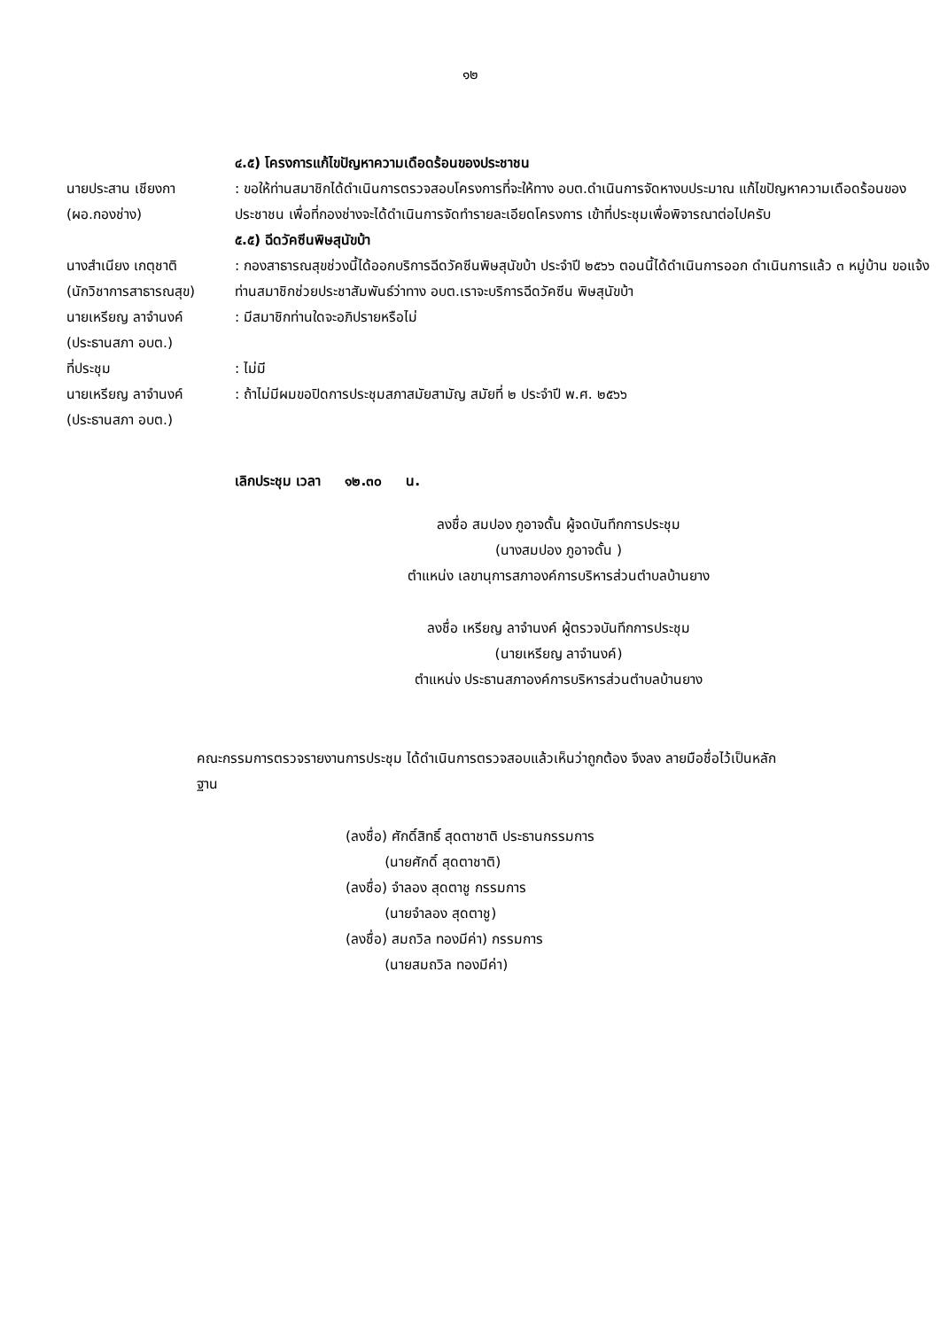๑๒
๔.๕) โครงการแก้ไขปัญหาความเดือดร้อนของประชาชน
นายประสาน เชียงกา
(ผอ.กองช่าง)
: ขอให้ท่านสมาชิกได้ดำเนินการตรวจสอบโครงการที่จะให้ทาง อบต.ดำเนินการจัดหางบประมาณ แก้ไขปัญหาความเดือดร้อนของประชาชน เพื่อที่กองช่างจะได้ดำเนินการจัดทำรายละเอียดโครงการ เข้าที่ประชุมเพื่อพิจารณาต่อไปครับ
๕.๕) ฉีดวัคซีนพิษสุนัขบ้า
นางสำเนียง เกตุชาติ
(นักวิชาการสาธารณสุข)
: กองสาธารณสุขช่วงนี้ได้ออกบริการฉีดวัคซีนพิษสุนัขบ้า ประจำปี ๒๕๖๖ ตอนนี้ได้ดำเนินการออก ดำเนินการแล้ว ๓ หมู่บ้าน ขอแจ้งท่านสมาชิกช่วยประชาสัมพันธ์ว่าทาง อบต.เราจะบริการฉีดวัคซีน พิษสุนัขบ้า
นายเหรียญ ลาจำนงค์
(ประธานสภา อบต.)
: มีสมาชิกท่านใดจะอภิปรายหรือไม่
ที่ประชุม : ไม่มี
นายเหรียญ ลาจำนงค์
(ประธานสภา อบต.)
: ถ้าไม่มีผมขอปิดการประชุมสภาสมัยสามัญ สมัยที่ ๒ ประจำปี พ.ศ. ๒๕๖๖
เลิกประชุม เวลา ๑๒.๓๐ น.
ลงชื่อ สมปอง ภูอาจดั้น ผู้จดบันทึกการประชุม
(นางสมปอง ภูอาจดั้น )
ตำแหน่ง เลขานุการสภาองค์การบริหารส่วนตำบลบ้านยาง
ลงชื่อ เหรียญ ลาจำนงค์ ผู้ตรวจบันทึกการประชุม
(นายเหรียญ ลาจำนงค์)
ตำแหน่ง ประธานสภาองค์การบริหารส่วนตำบลบ้านยาง
คณะกรรมการตรวจรายงานการประชุม ได้ดำเนินการตรวจสอบแล้วเห็นว่าถูกต้อง จึงลง ลายมือชื่อไว้เป็นหลักฐาน
(ลงชื่อ) ศักดิ์สิทธิ์ สุดตาชาติ ประธานกรรมการ
(นายศักดิ์ สุดตาชาติ)
(ลงชื่อ) จำลอง สุดตาชู กรรมการ
(นายจำลอง สุดตาชู)
(ลงชื่อ) สมถวิล ทองมีค่า) กรรมการ
(นายสมถวิล ทองมีค่า)